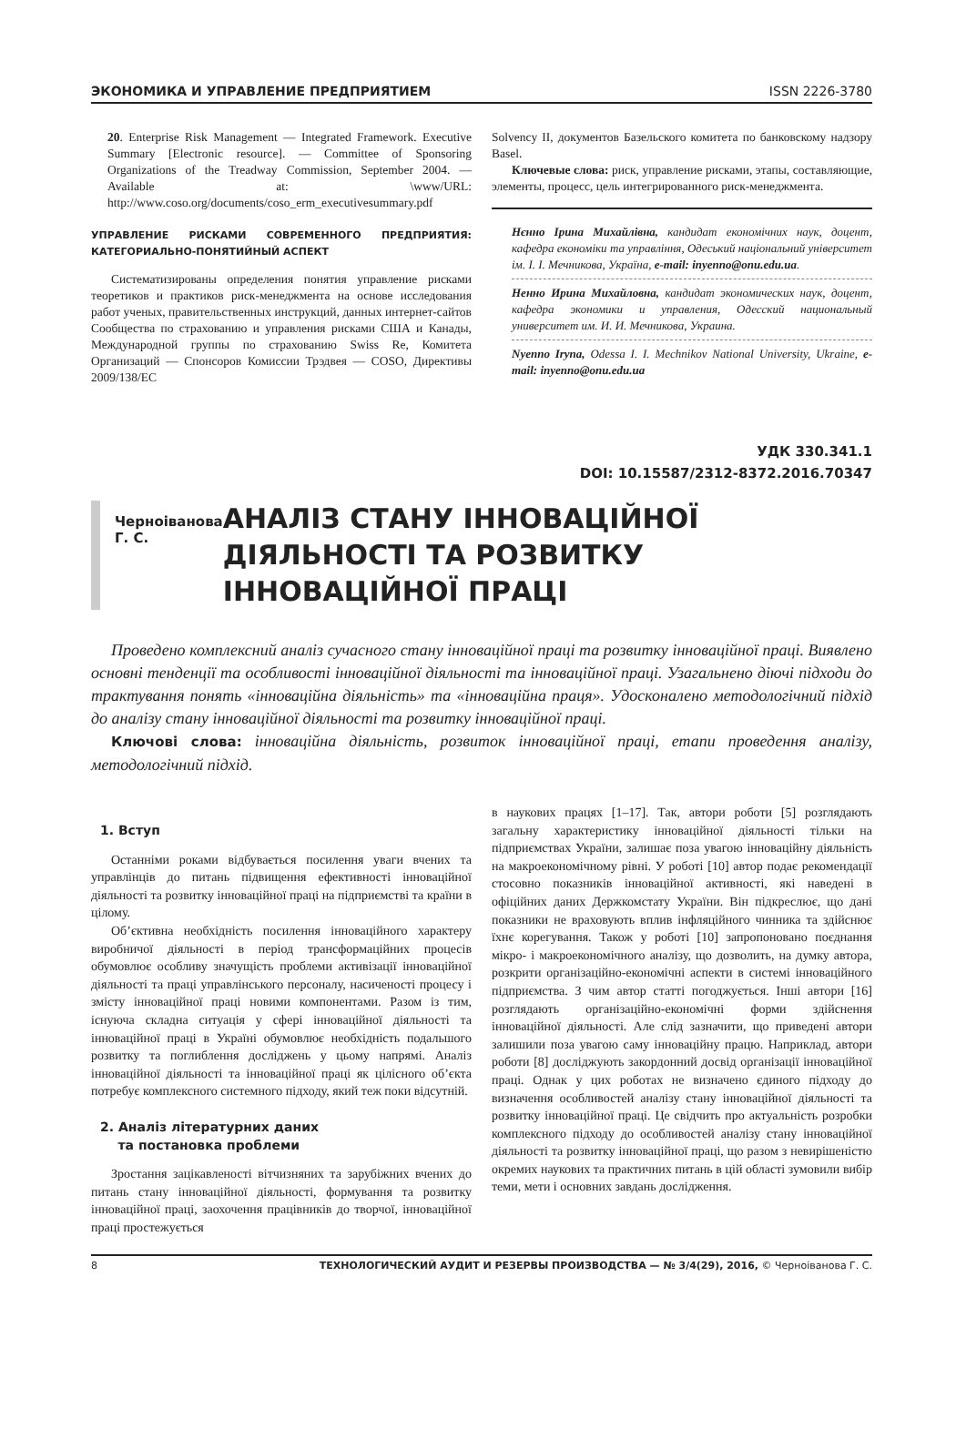ЭКОНОМИКА И УПРАВЛЕНИЕ ПРЕДПРИЯТИЕМ ISSN 2226-3780
20. Enterprise Risk Management — Integrated Framework. Executive Summary [Electronic resource]. — Committee of Sponsoring Organizations of the Treadway Commission, September 2004. — Available at: \www/URL: http://www.coso.org/documents/coso_erm_executivesummary.pdf
УПРАВЛЕНИЕ РИСКАМИ СОВРЕМЕННОГО ПРЕДПРИЯТИЯ: КАТЕГОРИАЛЬНО-ПОНЯТИЙНЫЙ АСПЕКТ
Систематизированы определения понятия управление рисками теоретиков и практиков риск-менеджмента на основе исследования работ ученых, правительственных инструкций, данных интернет-сайтов Сообщества по страхованию и управления рисками США и Канады, Международной группы по страхованию Swiss Re, Комитета Организаций — Спонсоров Комиссии Трэдвея — COSO, Директивы 2009/138/EC
Solvency II, документов Базельского комитета по банковскому надзору Basel.
Ключевые слова: риск, управление рисками, этапы, составляющие, элементы, процесс, цель интегрированного риск-менеджмента.
Нєнно Ірина Михайлівна, кандидат економічних наук, доцент, кафедра економіки та управління, Одеський національний університет ім. І. І. Мечникова, Україна, e-mail: inyenno@onu.edu.ua.
Ненно Ирина Михайловна, кандидат экономических наук, доцент, кафедра экономики и управления, Одесский национальный университет им. И. И. Мечникова, Украина.
Nyenno Iryna, Odessa I. I. Mechnikov National University, Ukraine, e-mail: inyenno@onu.edu.ua
УДК 330.341.1
DOI: 10.15587/2312-8372.2016.70347
Черноіванова Г. С.
АНАЛІЗ СТАНУ ІННОВАЦІЙНОЇ ДІЯЛЬНОСТІ ТА РОЗВИТКУ ІННОВАЦІЙНОЇ ПРАЦІ
Проведено комплексний аналіз сучасного стану інноваційної праці та розвитку інноваційної праці. Виявлено основні тенденції та особливості інноваційної діяльності та інноваційної праці. Узагальнено діючі підходи до трактування понять «інноваційна діяльність» та «інноваційна праця». Удосконалено методологічний підхід до аналізу стану інноваційної діяльності та розвитку інноваційної праці.
Ключові слова: інноваційна діяльність, розвиток інноваційної праці, етапи проведення аналізу, методологічний підхід.
1. Вступ
Останніми роками відбувається посилення уваги вчених та управлінців до питань підвищення ефективності інноваційної діяльності та розвитку інноваційної праці на підприємстві та країни в цілому.
Об’єктивна необхідність посилення інноваційного характеру виробничої діяльності в період трансформаційних процесів обумовлює особливу значущість проблеми активізації інноваційної діяльності та праці управлінського персоналу, насиченості процесу і змісту інноваційної праці новими компонентами. Разом із тим, існуюча складна ситуація у сфері інноваційної діяльності та інноваційної праці в Україні обумовлює необхідність подальшого розвитку та поглиблення досліджень у цьому напрямі. Аналіз інноваційної діяльності та інноваційної праці як цілісного об’єкта потребує комплексного системного підходу, який теж поки відсутній.
2. Аналіз літературних даних
та постановка проблеми
Зростання зацікавленості вітчизняних та зарубіжних вчених до питань стану інноваційної діяльності, формування та розвитку інноваційної праці, заохочення працівників до творчої, інноваційної праці простежується
в наукових працях [1–17]. Так, автори роботи [5] розглядають загальну характеристику інноваційної діяльності тільки на підприємствах України, залишає поза увагою інноваційну діяльність на макроекономічному рівні. У роботі [10] автор подає рекомендації стосовно показників інноваційної активності, які наведені в офіційних даних Держкомстату України. Він підкреслює, що дані показники не враховують вплив інфляційного чинника та здійснює їхнє корегування. Також у роботі [10] запропоновано поєднання мікро- і макроекономічного аналізу, що дозволить, на думку автора, розкрити організаційно-економічні аспекти в системі інноваційного підприємства. З чим автор статті погоджується. Інші автори [16] розглядають організаційно-економічні форми здійснення інноваційної діяльності. Але слід зазначити, що приведені автори залишили поза увагою саму інноваційну працю. Наприклад, автори роботи [8] досліджують закордонний досвід організації інноваційної праці. Однак у цих роботах не визначено єдиного підходу до визначення особливостей аналізу стану інноваційної діяльності та розвитку інноваційної праці. Це свідчить про актуальність розробки комплексного підходу до особливостей аналізу стану інноваційної діяльності та розвитку інноваційної праці, що разом з невирішеністю окремих наукових та практичних питань в цій області зумовили вибір теми, мети і основних завдань дослідження.
8 ТЕХНОЛОГИЧЕСКИЙ АУДИТ И РЕЗЕРВЫ ПРОИЗВОДСТВА — № 3/4(29), 2016, © Черноіванова Г. С.